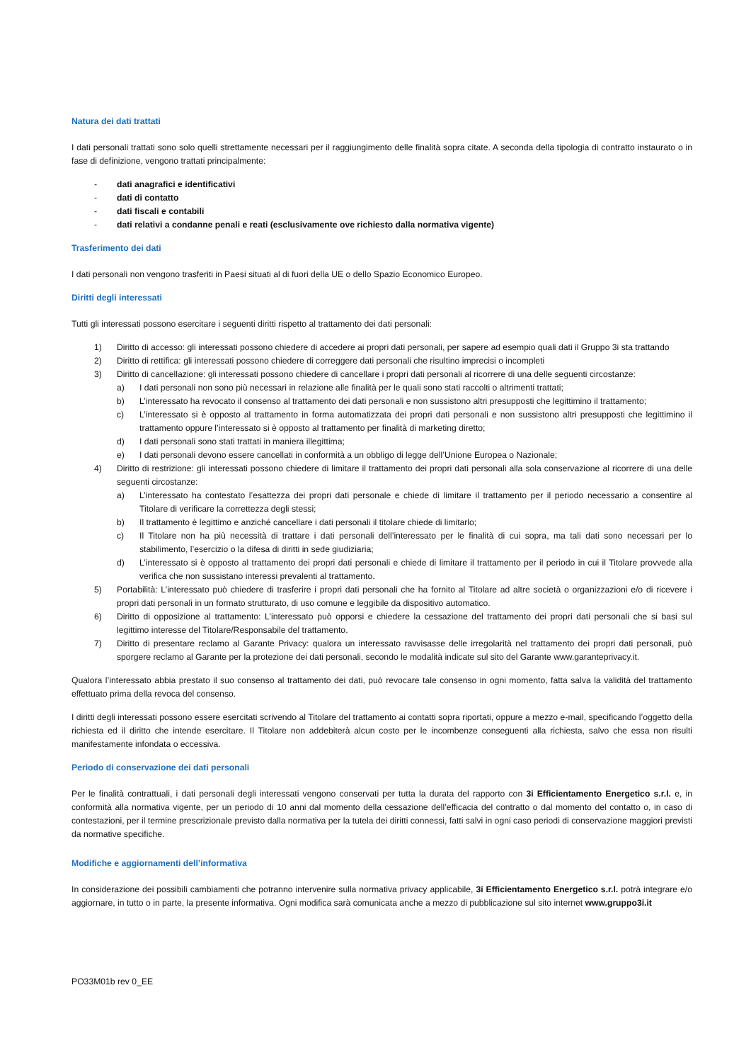Natura dei dati trattati
I dati personali trattati sono solo quelli strettamente necessari per il raggiungimento delle finalità sopra citate. A seconda della tipologia di contratto instaurato o in fase di definizione, vengono trattati principalmente:
- dati anagrafici e identificativi
- dati di contatto
- dati fiscali e contabili
- dati relativi a condanne penali e reati (esclusivamente ove richiesto dalla normativa vigente)
Trasferimento dei dati
I dati personali non vengono trasferiti in Paesi situati al di fuori della UE o dello Spazio Economico Europeo.
Diritti degli interessati
Tutti gli interessati possono esercitare i seguenti diritti rispetto al trattamento dei dati personali:
1) Diritto di accesso: gli interessati possono chiedere di accedere ai propri dati personali, per sapere ad esempio quali dati il Gruppo 3i sta trattando
2) Diritto di rettifica: gli interessati possono chiedere di correggere dati personali che risultino imprecisi o incompleti
3) Diritto di cancellazione: gli interessati possono chiedere di cancellare i propri dati personali al ricorrere di una delle seguenti circostanze:
a) I dati personali non sono più necessari in relazione alle finalità per le quali sono stati raccolti o altrimenti trattati;
b) L’interessato ha revocato il consenso al trattamento dei dati personali e non sussistono altri presupposti che legittimino il trattamento;
c) L’interessato si è opposto al trattamento in forma automatizzata dei propri dati personali e non sussistono altri presupposti che legittimino il trattamento oppure l’interessato si è opposto al trattamento per finalità di marketing diretto;
d) I dati personali sono stati trattati in maniera illegittima;
e) I dati personali devono essere cancellati in conformità a un obbligo di legge dell’Unione Europea o Nazionale;
4) Diritto di restrizione: gli interessati possono chiedere di limitare il trattamento dei propri dati personali alla sola conservazione al ricorrere di una delle seguenti circostanze:
a) L’interessato ha contestato l’esattezza dei propri dati personale e chiede di limitare il trattamento per il periodo necessario a consentire al Titolare di verificare la correttezza degli stessi;
b) Il trattamento è legittimo e anziché cancellare i dati personali il titolare chiede di limitarlo;
c) Il Titolare non ha più necessità di trattare i dati personali dell’interessato per le finalità di cui sopra, ma tali dati sono necessari per lo stabilimento, l’esercizio o la difesa di diritti in sede giudiziaria;
d) L’interessato si è opposto al trattamento dei propri dati personali e chiede di limitare il trattamento per il periodo in cui il Titolare provvede alla verifica che non sussistano interessi prevalenti al trattamento.
5) Portabilità: L’interessato può chiedere di trasferire i propri dati personali che ha fornito al Titolare ad altre società o organizzazioni e/o di ricevere i propri dati personali in un formato strutturato, di uso comune e leggibile da dispositivo automatico.
6) Diritto di opposizione al trattamento: L’interessato può opporsi e chiedere la cessazione del trattamento dei propri dati personali che si basi sul legittimo interesse del Titolare/Responsabile del trattamento.
7) Diritto di presentare reclamo al Garante Privacy: qualora un interessato ravvisasse delle irregolarità nel trattamento dei propri dati personali, può sporgere reclamo al Garante per la protezione dei dati personali, secondo le modalità indicate sul sito del Garante www.garanteprivacy.it.
Qualora l’interessato abbia prestato il suo consenso al trattamento dei dati, può revocare tale consenso in ogni momento, fatta salva la validità del trattamento effettuato prima della revoca del consenso.
I diritti degli interessati possono essere esercitati scrivendo al Titolare del trattamento ai contatti sopra riportati, oppure a mezzo e-mail, specificando l’oggetto della richiesta ed il diritto che intende esercitare. Il Titolare non addebiterà alcun costo per le incombenze conseguenti alla richiesta, salvo che essa non risulti manifestamente infondata o eccessiva.
Periodo di conservazione dei dati personali
Per le finalità contrattuali, i dati personali degli interessati vengono conservati per tutta la durata del rapporto con 3i Efficientamento Energetico s.r.l. e, in conformità alla normativa vigente, per un periodo di 10 anni dal momento della cessazione dell’efficacia del contratto o dal momento del contatto o, in caso di contestazioni, per il termine prescrizionale previsto dalla normativa per la tutela dei diritti connessi, fatti salvi in ogni caso periodi di conservazione maggiori previsti da normative specifiche.
Modifiche e aggiornamenti dell’informativa
In considerazione dei possibili cambiamenti che potranno intervenire sulla normativa privacy applicabile, 3i Efficientamento Energetico s.r.l. potrà integrare e/o aggiornare, in tutto o in parte, la presente informativa. Ogni modifica sarà comunicata anche a mezzo di pubblicazione sul sito internet www.gruppo3i.it
PO33M01b rev 0_EE